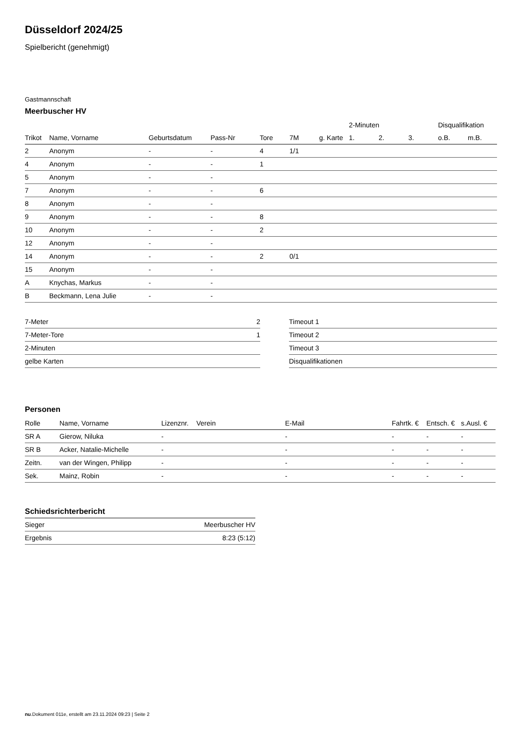Düsseldorf 2024/25
Spielbericht (genehmigt)
Gastmannschaft
Meerbuscher HV
| | | | | | | | 2-Minuten | | | Disqualifikation | |
| --- | --- | --- | --- | --- | --- | --- | --- | --- | --- | --- | --- |
| Trikot | Name, Vorname | Geburtsdatum | Pass-Nr | Tore | 7M | g. Karte | 1. | 2. | 3. | o.B. | m.B. |
| 2 | Anonym | - | - | 4 | 1/1 | | | | | | |
| 4 | Anonym | - | - | 1 | | | | | | | |
| 5 | Anonym | - | - | | | | | | | | |
| 7 | Anonym | - | - | 6 | | | | | | | |
| 8 | Anonym | - | - | | | | | | | | |
| 9 | Anonym | - | - | 8 | | | | | | | |
| 10 | Anonym | - | - | 2 | | | | | | | |
| 12 | Anonym | - | - | | | | | | | | |
| 14 | Anonym | - | - | 2 | 0/1 | | | | | | |
| 15 | Anonym | - | - | | | | | | | | |
| A | Knychas, Markus | - | - | | | | | | | | |
| B | Beckmann, Lena Julie | - | - | | | | | | | | |
| 7-Meter | 2 |
| 7-Meter-Tore | 1 |
| 2-Minuten | |
| gelbe Karten | |
| Timeout 1 |
| Timeout 2 |
| Timeout 3 |
| Disqualifikationen |
Personen
| Rolle | Name, Vorname | Lizenznr. | Verein | E-Mail | Fahrtk. € | Entsch. € | s.Ausl. € |
| --- | --- | --- | --- | --- | --- | --- | --- |
| SR A | Gierow, Niluka | - | | - | - | - | - |
| SR B | Acker, Natalie-Michelle | - | | - | - | - | - |
| Zeitn. | van der Wingen, Philipp | - | | - | - | - | - |
| Sek. | Mainz, Robin | - | | - | - | - | - |
Schiedsrichterbericht
| Sieger | Meerbuscher HV |
| Ergebnis | 8:23 (5:12) |
nu.Dokument 011e, erstellt am 23.11.2024 09:23 | Seite 2